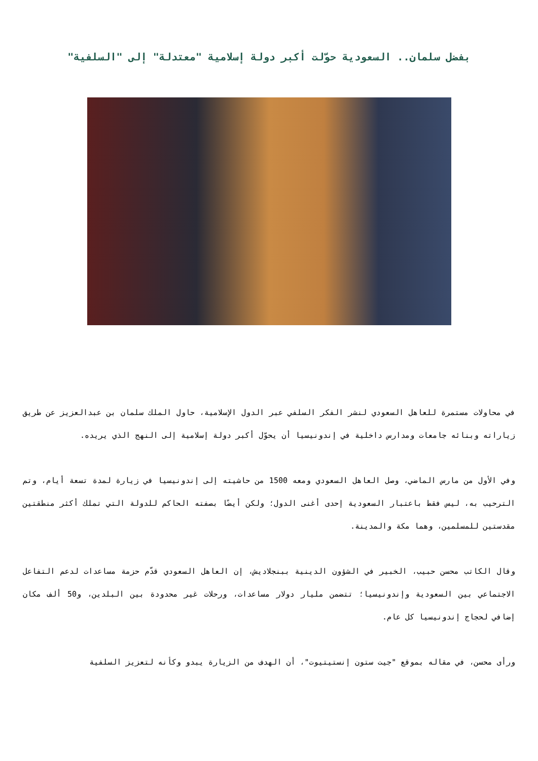بفضل سلمان.. السعودية حوّلت أكبر دولة إسلامية "معتدلة" إلى "السلفية"
في محاولات مستمرة للعاهل السعودي لنشر الفكر السلفي عبر الدول الإسلامية، حاول الملك سلمان بن عبدالعزيز عن طريق زياراته وبنائه جامعات ومدارس داخلية في إندونيسيا أن يحوّل أكبر دولة إسلامية إلى النهج الذي يريده.
وفي الأول من مارس الماضي، وصل العاهل السعودي ومعه 1500 من حاشيته إلى إندونيسيا في زيارة لمدة تسعة أيام، وتم الترحيب به، ليس فقط باعتبار السعودية إحدى أغنى الدول؛ ولكن أيضًا بصفته الحاكم للدولة التي تملك أكثر منطقتين مقدستين للمسلمين، وهما مكة والمدينة.
وقال الكاتب محسن حبيب، الخبير في الشؤون الدينية ببنجلاديش، إن العاهل السعودي قدّم حزمة مساعدات لدعم التفاعل الاجتماعي بين السعودية وإندونيسيا؛ تتضمن مليار دولار مساعدات، ورحلات غير محدودة بين البلدين، و50 ألف مكان إضافي لحجاج إندونيسيا كل عام.
ورأى محسن، في مقاله بموقع "جيت ستون إنستيتيوت"، أن الهدف من الزيارة يبدو وكأنه لتعزيز السلفية